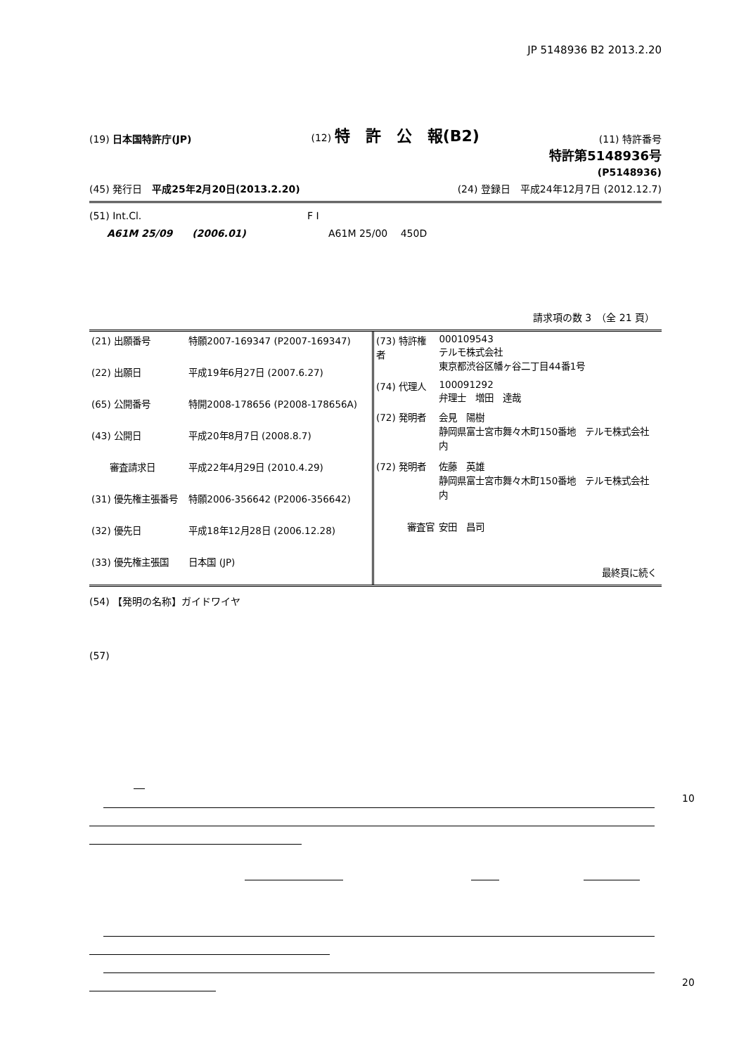JP 5148936 B2 2013.2.20
(19) 日本国特許庁(JP) (12) 特　許　公　報(B2) (11) 特許番号
特許第5148936号
(P5148936)
(45) 発行日　平成25年2月20日(2013.2.20) (24) 登録日　平成24年12月7日 (2012.12.7)
(51) Int.Cl. F I
A61M 25/09　　(2006.01) A61M 25/00　 450D
請求項の数 3　（全 21 頁）
| (21) 出願番号 | 特願2007-169347 (P2007-169347) |
| (22) 出願日 | 平成19年6月27日 (2007.6.27) |
| (65) 公開番号 | 特開2008-178656 (P2008-178656A) |
| (43) 公開日 | 平成20年8月7日 (2008.8.7) |
| 審査請求日 | 平成22年4月29日 (2010.4.29) |
| (31) 優先権主張番号 | 特願2006-356642 (P2006-356642) |
| (32) 優先日 | 平成18年12月28日 (2006.12.28) |
| (33) 優先権主張国 | 日本国 (JP) |
| (73) 特許権者 | 000109543 テルモ株式会社 東京都渋谷区幡ヶ谷二丁目44番1号 |
| (74) 代理人 | 100091292 弁理士 増田 達哉 |
| (72) 発明者 | 会見 陽樹 静岡県富士宮市舞々木町150番地 テルモ株式会社内 |
| (72) 発明者 | 佐藤 英雄 静岡県富士宮市舞々木町150番地 テルモ株式会社内 |
| 審査官 | 安田 昌司 |
| | 最終頁に続く |
(54) 【発明の名称】ガイドワイヤ
(57)
10
20